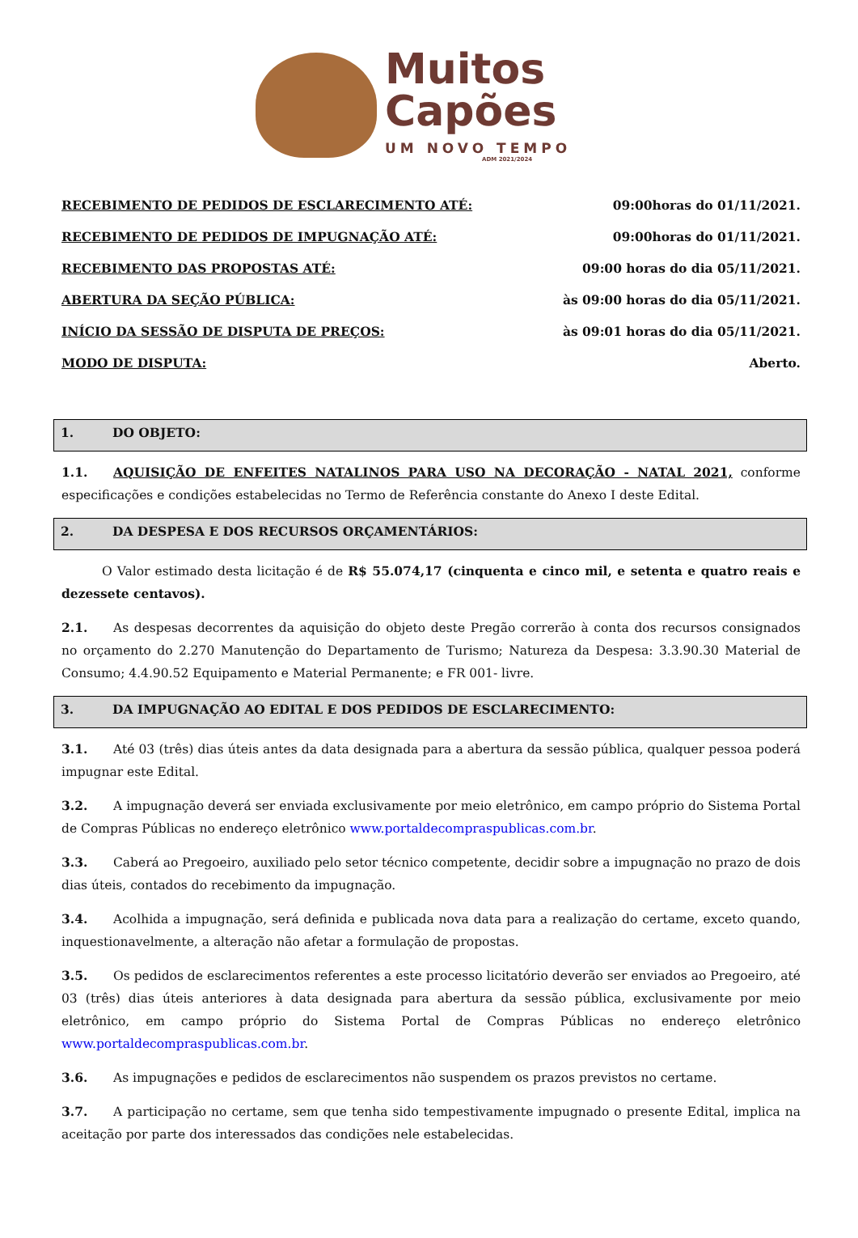Muitos
Capões
UM NOVO TEMPO
ADM 2021/2024
RECEBIMENTO DE PEDIDOS DE ESCLARECIMENTO ATÉ: 09:00horas do 01/11/2021.
RECEBIMENTO DE PEDIDOS DE IMPUGNAÇÃO ATÉ: 09:00horas do 01/11/2021.
RECEBIMENTO DAS PROPOSTAS ATÉ: 09:00 horas do dia 05/11/2021.
ABERTURA DA SEÇÃO PÚBLICA: às 09:00 horas do dia 05/11/2021.
INÍCIO DA SESSÃO DE DISPUTA DE PREÇOS: às 09:01 horas do dia 05/11/2021.
MODO DE DISPUTA: Aberto.
1. DO OBJETO:
1.1. AQUISIÇÃO DE ENFEITES NATALINOS PARA USO NA DECORAÇÃO - NATAL 2021, conforme especificações e condições estabelecidas no Termo de Referência constante do Anexo I deste Edital.
2. DA DESPESA E DOS RECURSOS ORÇAMENTÁRIOS:
O Valor estimado desta licitação é de R$ 55.074,17 (cinquenta e cinco mil, e setenta e quatro reais e dezessete centavos).
2.1. As despesas decorrentes da aquisição do objeto deste Pregão correrão à conta dos recursos consignados no orçamento do 2.270 Manutenção do Departamento de Turismo; Natureza da Despesa: 3.3.90.30 Material de Consumo; 4.4.90.52 Equipamento e Material Permanente; e FR 001- livre.
3. DA IMPUGNAÇÃO AO EDITAL E DOS PEDIDOS DE ESCLARECIMENTO:
3.1. Até 03 (três) dias úteis antes da data designada para a abertura da sessão pública, qualquer pessoa poderá impugnar este Edital.
3.2. A impugnação deverá ser enviada exclusivamente por meio eletrônico, em campo próprio do Sistema Portal de Compras Públicas no endereço eletrônico www.portaldecompraspublicas.com.br.
3.3. Caberá ao Pregoeiro, auxiliado pelo setor técnico competente, decidir sobre a impugnação no prazo de dois dias úteis, contados do recebimento da impugnação.
3.4. Acolhida a impugnação, será definida e publicada nova data para a realização do certame, exceto quando, inquestionavelmente, a alteração não afetar a formulação de propostas.
3.5. Os pedidos de esclarecimentos referentes a este processo licitatório deverão ser enviados ao Pregoeiro, até 03 (três) dias úteis anteriores à data designada para abertura da sessão pública, exclusivamente por meio eletrônico, em campo próprio do Sistema Portal de Compras Públicas no endereço eletrônico www.portaldecompraspublicas.com.br.
3.6. As impugnações e pedidos de esclarecimentos não suspendem os prazos previstos no certame.
3.7. A participação no certame, sem que tenha sido tempestivamente impugnado o presente Edital, implica na aceitação por parte dos interessados das condições nele estabelecidas.